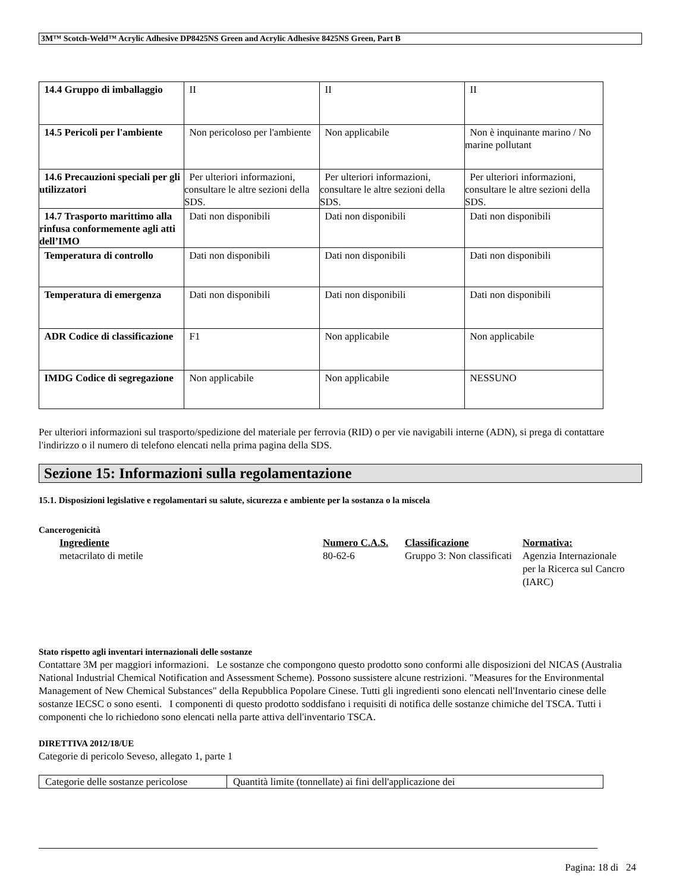3M™ Scotch-Weld™ Acrylic Adhesive DP8425NS Green and Acrylic Adhesive 8425NS Green, Part B
| 14.4 Gruppo di imballaggio | II | II | II |
| 14.5 Pericoli per l'ambiente | Non pericoloso per l'ambiente | Non applicabile | Non è inquinante marino / No marine pollutant |
| 14.6 Precauzioni speciali per gli utilizzatori | Per ulteriori informazioni, consultare le altre sezioni della SDS. | Per ulteriori informazioni, consultare le altre sezioni della SDS. | Per ulteriori informazioni, consultare le altre sezioni della SDS. |
| 14.7 Trasporto marittimo alla rinfusa conformemente agli atti dell’IMO | Dati non disponibili | Dati non disponibili | Dati non disponibili |
| Temperatura di controllo | Dati non disponibili | Dati non disponibili | Dati non disponibili |
| Temperatura di emergenza | Dati non disponibili | Dati non disponibili | Dati non disponibili |
| ADR Codice di classificazione | F1 | Non applicabile | Non applicabile |
| IMDG Codice di segregazione | Non applicabile | Non applicabile | NESSUNO |
Per ulteriori informazioni sul trasporto/spedizione del materiale per ferrovia (RID) o per vie navigabili interne (ADN), si prega di contattare l'indirizzo o il numero di telefono elencati nella prima pagina della SDS.
Sezione 15: Informazioni sulla regolamentazione
15.1. Disposizioni legislative e regolamentari su salute, sicurezza e ambiente per la sostanza o la miscela
Cancerogenicità
Ingrediente
Numero C.A.S.
Classificazione
Normativa:
metacrilato di metile
80-62-6
Gruppo 3: Non classificati
Agenzia Internazionale per la Ricerca sul Cancro (IARC)
Stato rispetto agli inventari internazionali delle sostanze
Contattare 3M per maggiori informazioni. Le sostanze che compongono questo prodotto sono conformi alle disposizioni del NICAS (Australia National Industrial Chemical Notification and Assessment Scheme). Possono sussistere alcune restrizioni. "Measures for the Environmental Management of New Chemical Substances" della Repubblica Popolare Cinese. Tutti gli ingredienti sono elencati nell'Inventario cinese delle sostanze IECSC o sono esenti. I componenti di questo prodotto soddisfano i requisiti di notifica delle sostanze chimiche del TSCA. Tutti i componenti che lo richiedono sono elencati nella parte attiva dell'inventario TSCA.
DIRETTIVA 2012/18/UE
Categorie di pericolo Seveso, allegato 1, parte 1
| Categorie delle sostanze pericolose | Quantità limite (tonnellate) ai fini dell'applicazione dei |
Pagina: 18 di 24